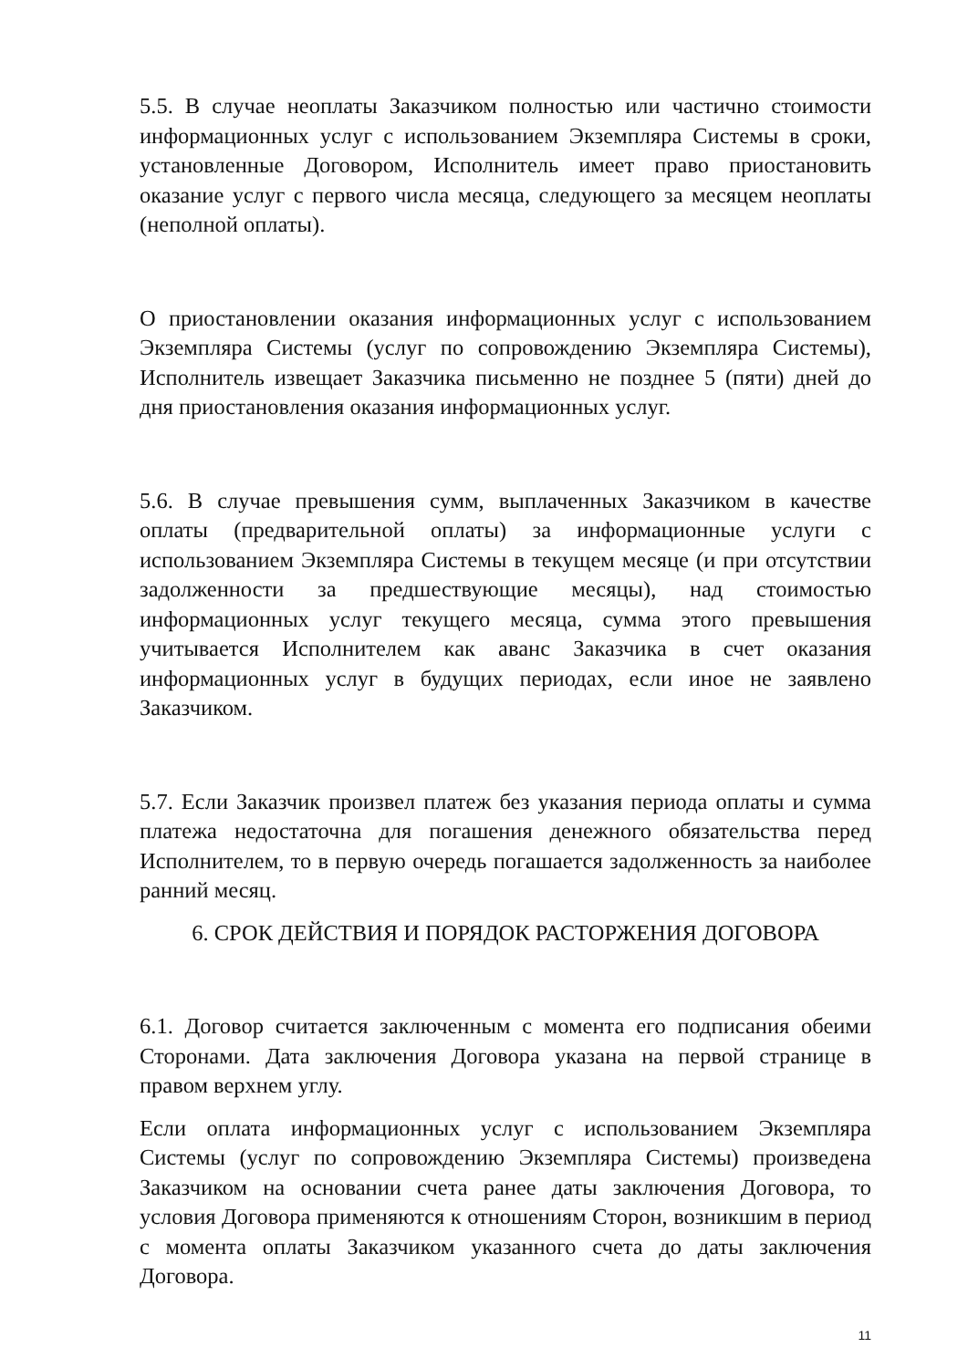5.5. В случае неоплаты Заказчиком полностью или частично стоимости информационных услуг с использованием Экземпляра Системы в сроки, установленные Договором, Исполнитель имеет право приостановить оказание услуг с первого числа месяца, следующего за месяцем неоплаты (неполной оплаты).
О приостановлении оказания информационных услуг с использованием Экземпляра Системы (услуг по сопровождению Экземпляра Системы), Исполнитель извещает Заказчика письменно не позднее 5 (пяти) дней до дня приостановления оказания информационных услуг.
5.6. В случае превышения сумм, выплаченных Заказчиком в качестве оплаты (предварительной оплаты) за информационные услуги с использованием Экземпляра Системы в текущем месяце (и при отсутствии задолженности за предшествующие месяцы), над стоимостью информационных услуг текущего месяца, сумма этого превышения учитывается Исполнителем как аванс Заказчика в счет оказания информационных услуг в будущих периодах, если иное не заявлено Заказчиком.
5.7. Если Заказчик произвел платеж без указания периода оплаты и сумма платежа недостаточна для погашения денежного обязательства перед Исполнителем, то в первую очередь погашается задолженность за наиболее ранний месяц.
6. СРОК ДЕЙСТВИЯ И ПОРЯДОК РАСТОРЖЕНИЯ ДОГОВОРА
6.1. Договор считается заключенным с момента его подписания обеими Сторонами. Дата заключения Договора указана на первой странице в правом верхнем углу.
Если оплата информационных услуг с использованием Экземпляра Системы (услуг по сопровождению Экземпляра Системы) произведена Заказчиком на основании счета ранее даты заключения Договора, то условия Договора применяются к отношениям Сторон, возникшим в период с момента оплаты Заказчиком указанного счета до даты заключения Договора.
11